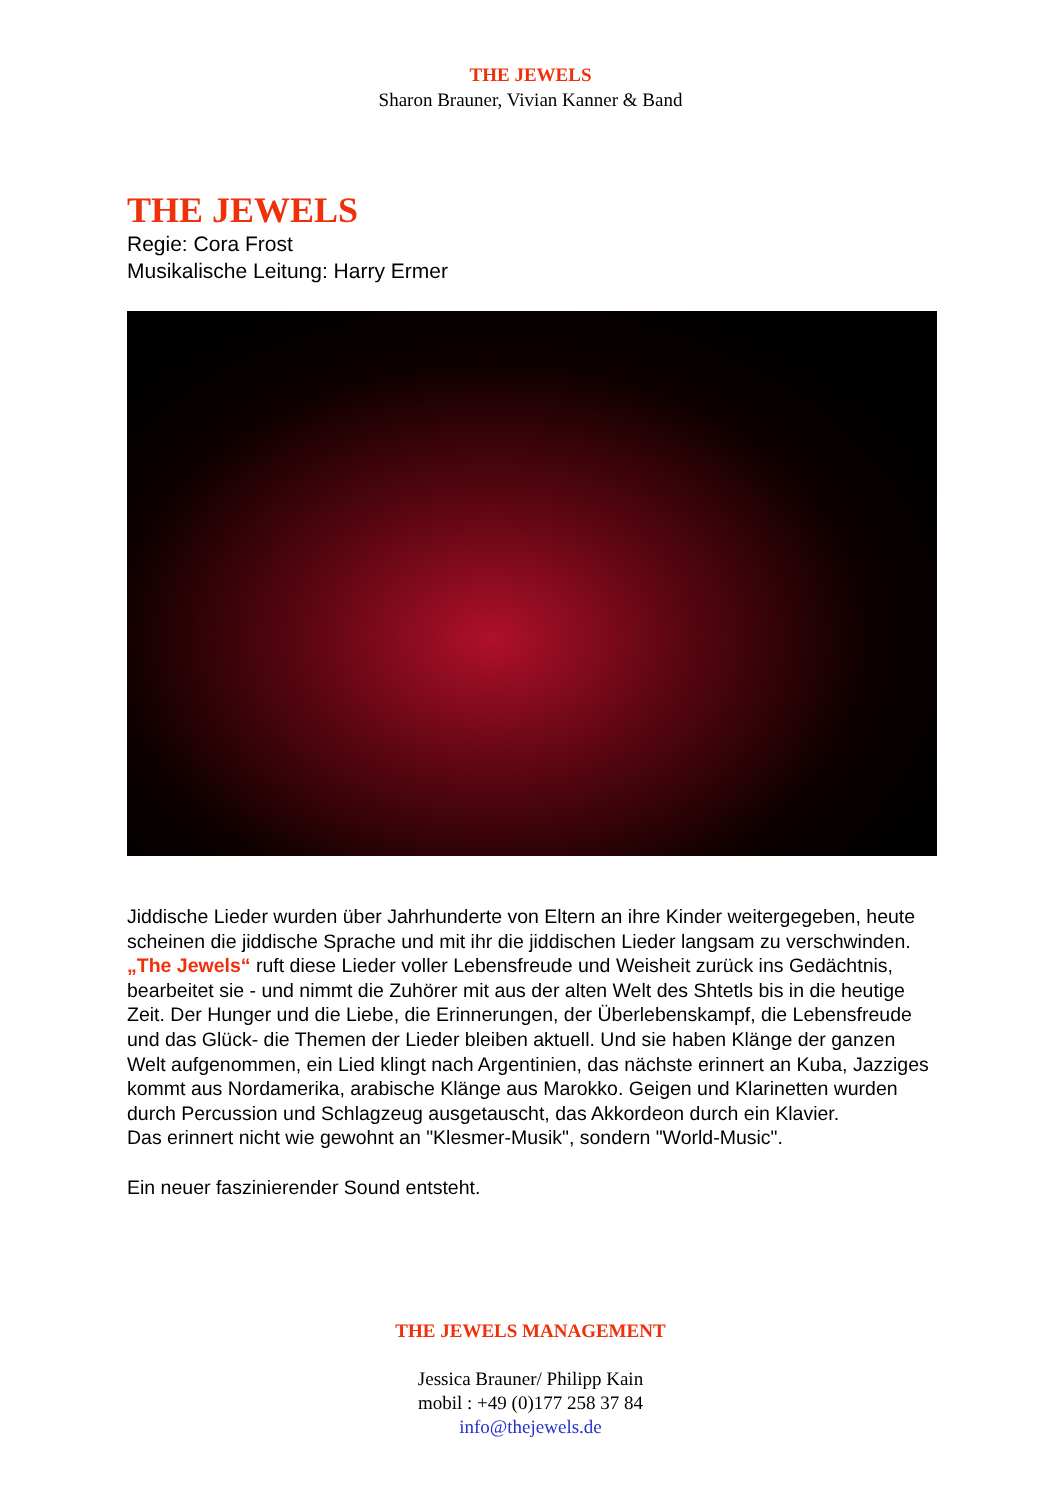THE JEWELS
Sharon Brauner, Vivian Kanner & Band
THE JEWELS
Regie: Cora Frost
Musikalische Leitung: Harry Ermer
Jiddische Lieder wurden über Jahrhunderte von Eltern an ihre Kinder weitergegeben, heute scheinen die jiddische Sprache und mit ihr die jiddischen Lieder langsam zu verschwinden. „The Jewels“ ruft diese Lieder voller Lebensfreude und Weisheit zurück ins Gedächtnis, bearbeitet sie - und nimmt die Zuhörer mit aus der alten Welt des Shtetls bis in die heutige Zeit. Der Hunger und die Liebe, die Erinnerungen, der Überlebenskampf, die Lebensfreude und das Glück- die Themen der Lieder bleiben aktuell. Und sie haben Klänge der ganzen Welt aufgenommen, ein Lied klingt nach Argentinien, das nächste erinnert an Kuba, Jazziges kommt aus Nordamerika, arabische Klänge aus Marokko. Geigen und Klarinetten wurden durch Percussion und Schlagzeug ausgetauscht, das Akkordeon durch ein Klavier.
Das erinnert nicht wie gewohnt an "Klesmer-Musik", sondern "World-Music".
Ein neuer faszinierender Sound entsteht.
THE JEWELS MANAGEMENT
Jessica Brauner/ Philipp Kain
mobil : +49 (0)177 258 37 84
info@thejewels.de